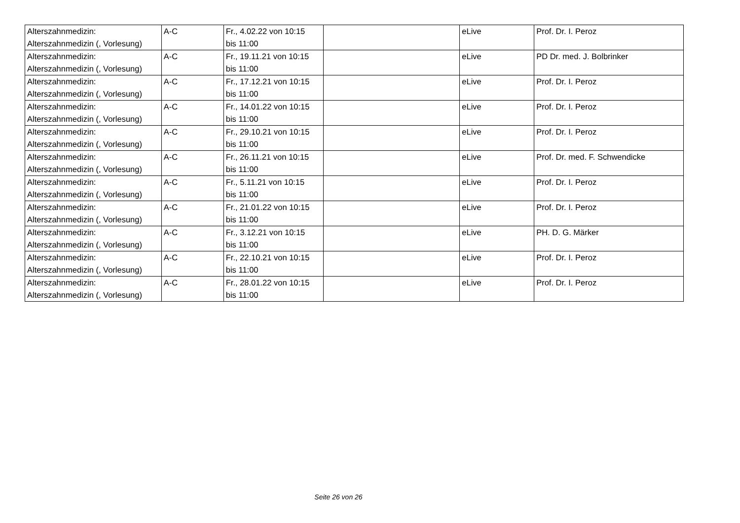| Alterszahnmedizin: Alterszahnmedizin (, Vorlesung) | A-C | Fr., 4.02.22 von 10:15 bis 11:00 | | eLive | Prof. Dr. I. Peroz |
| Alterszahnmedizin: Alterszahnmedizin (, Vorlesung) | A-C | Fr., 19.11.21 von 10:15 bis 11:00 | | eLive | PD Dr. med. J. Bolbrinker |
| Alterszahnmedizin: Alterszahnmedizin (, Vorlesung) | A-C | Fr., 17.12.21 von 10:15 bis 11:00 | | eLive | Prof. Dr. I. Peroz |
| Alterszahnmedizin: Alterszahnmedizin (, Vorlesung) | A-C | Fr., 14.01.22 von 10:15 bis 11:00 | | eLive | Prof. Dr. I. Peroz |
| Alterszahnmedizin: Alterszahnmedizin (, Vorlesung) | A-C | Fr., 29.10.21 von 10:15 bis 11:00 | | eLive | Prof. Dr. I. Peroz |
| Alterszahnmedizin: Alterszahnmedizin (, Vorlesung) | A-C | Fr., 26.11.21 von 10:15 bis 11:00 | | eLive | Prof. Dr. med. F. Schwendicke |
| Alterszahnmedizin: Alterszahnmedizin (, Vorlesung) | A-C | Fr., 5.11.21 von 10:15 bis 11:00 | | eLive | Prof. Dr. I. Peroz |
| Alterszahnmedizin: Alterszahnmedizin (, Vorlesung) | A-C | Fr., 21.01.22 von 10:15 bis 11:00 | | eLive | Prof. Dr. I. Peroz |
| Alterszahnmedizin: Alterszahnmedizin (, Vorlesung) | A-C | Fr., 3.12.21 von 10:15 bis 11:00 | | eLive | PH. D. G. Märker |
| Alterszahnmedizin: Alterszahnmedizin (, Vorlesung) | A-C | Fr., 22.10.21 von 10:15 bis 11:00 | | eLive | Prof. Dr. I. Peroz |
| Alterszahnmedizin: Alterszahnmedizin (, Vorlesung) | A-C | Fr., 28.01.22 von 10:15 bis 11:00 | | eLive | Prof. Dr. I. Peroz |
Seite 26 von 26